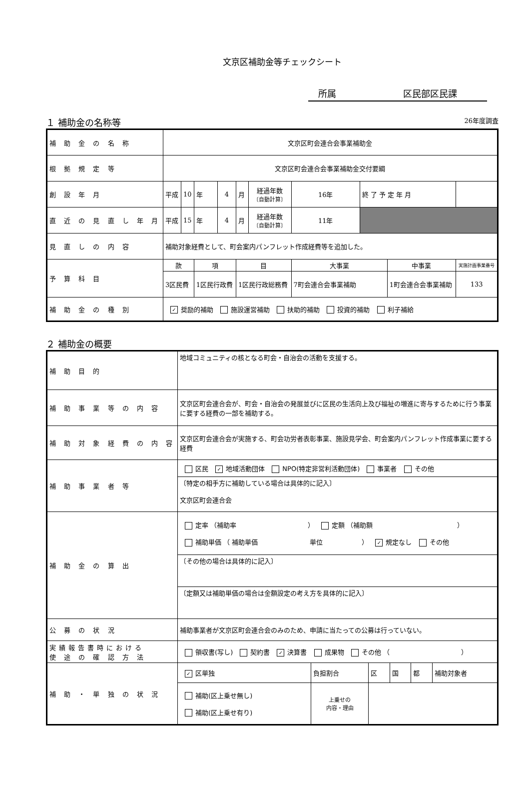文京区補助金等チェックシート
所属 区民部区民課
１ 補助金の名称等 26年度調査
| 補 助 金 の 名 称 | 文京区町会連合会事業補助金 | | | | | | | | | | |
| 根 拠 規 定 等 | 文京区町会連合会事業補助金交付要綱 | | | | | | | | | | |
| 創 設 年 月 | 平成 | 10 | 年 | 4 | 月 | 経過年数 〔自動計算〕 | 16年 | 終 了 予 定 年 月 | | | |
| 直 近 の 見 直 し 年 月 | 平成 | 15 | 年 | 4 | 月 | 経過年数 〔自動計算〕 | 11年 | | | | |
| 見 直 し の 内 容 | 補助対象経費として、町会案内パンフレット作成経費等を追加した。 | | | | | | | | | | |
| 予 算 科 目 | 款 | | 項 | | 目 | | 大事業 | | 中事業 | | 実施計画事業番号 |
| | 3区民費 | | 1区民行政費 | | 1区民行政総務費 | | 7町会連合会事業補助 | | 1町会連合会事業補助 | | 133 |
| 補 助 金 の 種 別 | ✓ 奨励的補助 施設運営補助 扶助的補助 投資的補助 利子補給 | | | | | | | | | | |
２ 補助金の概要
| 補 助 目 的 | 地域コミュニティの核となる町会・自治会の活動を支援する。 | | | | | |
| 補 助 事 業 等 の 内 容 | 文京区町会連合会が、町会・自治会の発展並びに区民の生活向上及び福祉の増進に寄与するために行う事業に要する経費の一部を補助する。 | | | | | |
| 補 助 対 象 経 費 の 内 容 | 文京区町会連合会が実施する、町会功労者表彰事業、施設見学会、町会案内パンフレット作成事業に要する経費 | | | | | |
| 補 助 事 業 者 等 | 区民 ✓ 地域活動団体 NPO(特定非営利活動団体) 事業者 その他 | | | | | |
| | 〔特定の相手方に補助している場合は具体的に記入〕 文京区町会連合会 | | | | | |
| 補 助 金 の 算 出 | 定率 （補助率 ） 定額 （補助額 ） 補助単価 （ 補助単価 単位 ） ✓ 規定なし その他 | | | | | |
| | 〔その他の場合は具体的に記入〕 | | | | | |
| | 〔定額又は補助単価の場合は金額設定の考え方を具体的に記入〕 | | | | | |
| 公 募 の 状 況 | 補助事業者が文京区町会連合会のみのため、申請に当たっての公募は行っていない。 | | | | | |
| 実績報告書時における 使 途 の 確 認 方 法 | 領収書(写し) 契約書 ✓ 決算書 成果物 その他 （ ） | | | | | |
| 補 助 ・ 単 独 の 状 況 | ✓ 区単独 | 負担割合 | 区 | 国 | 都 | 補助対象者 |
| | 補助(区上乗せ無し) 補助(区上乗せ有り) | 上乗せの 内容・理由 | | | | |